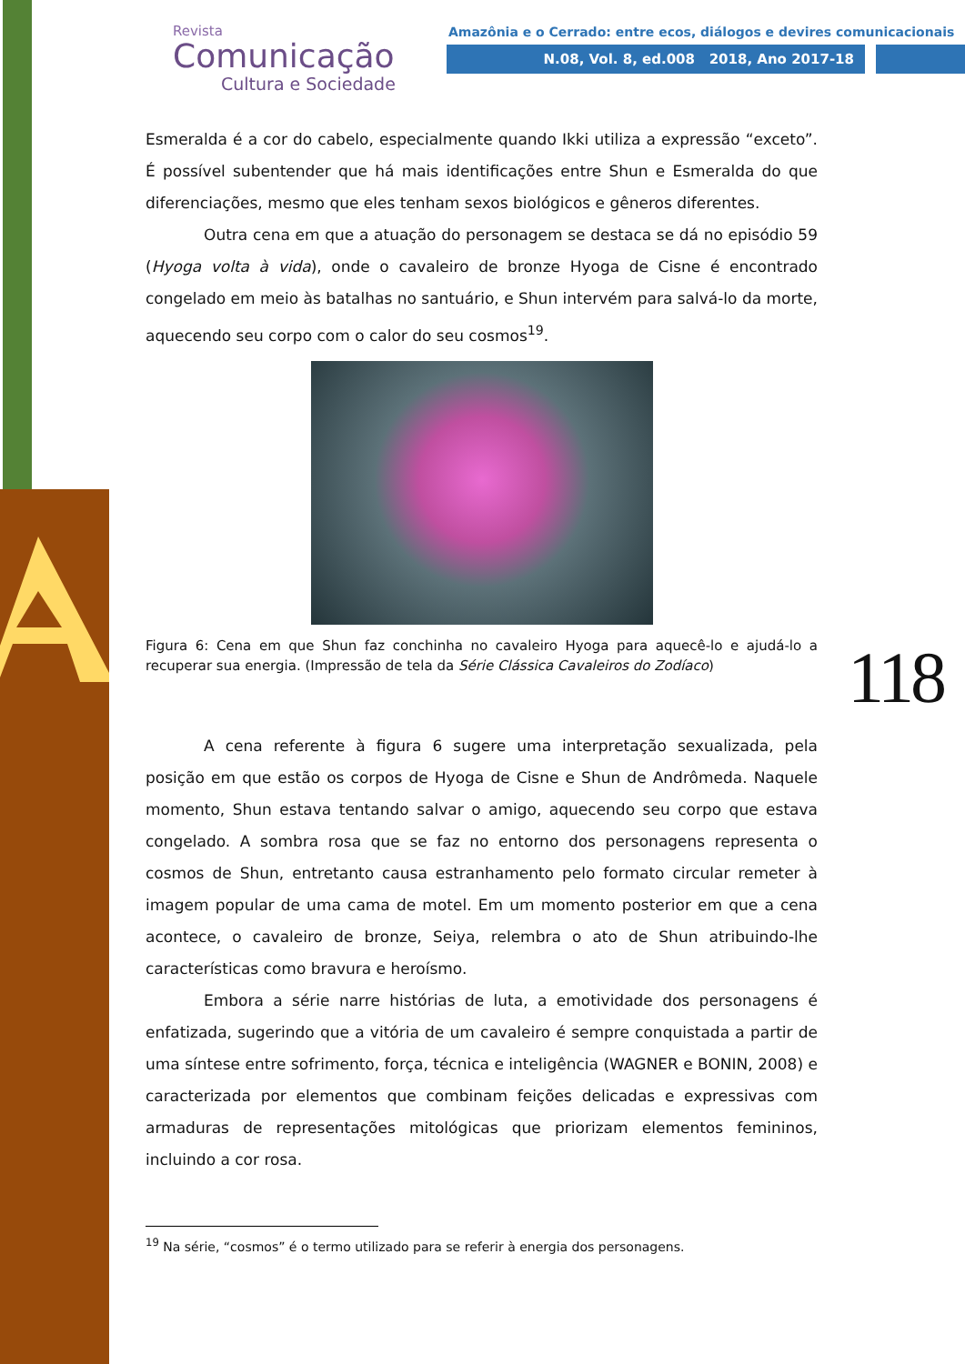Revista
Comunicação
Cultura e Sociedade
Amazônia e o Cerrado: entre ecos, diálogos e devires comunicacionais
N.08, Vol. 8, ed.008 2018, Ano 2017-18
118
Esmeralda é a cor do cabelo, especialmente quando Ikki utiliza a expressão “exceto”. É possível subentender que há mais identificações entre Shun e Esmeralda do que diferenciações, mesmo que eles tenham sexos biológicos e gêneros diferentes.
Outra cena em que a atuação do personagem se destaca se dá no episódio 59 (Hyoga volta à vida), onde o cavaleiro de bronze Hyoga de Cisne é encontrado congelado em meio às batalhas no santuário, e Shun intervém para salvá-lo da morte, aquecendo seu corpo com o calor do seu cosmos<sup>19</sup>.
Figura 6: Cena em que Shun faz conchinha no cavaleiro Hyoga para aquecê-lo e ajudá-lo a recuperar sua energia. (Impressão de tela da Série Clássica Cavaleiros do Zodíaco)
A cena referente à figura 6 sugere uma interpretação sexualizada, pela posição em que estão os corpos de Hyoga de Cisne e Shun de Andrômeda. Naquele momento, Shun estava tentando salvar o amigo, aquecendo seu corpo que estava congelado. A sombra rosa que se faz no entorno dos personagens representa o cosmos de Shun, entretanto causa estranhamento pelo formato circular remeter à imagem popular de uma cama de motel. Em um momento posterior em que a cena acontece, o cavaleiro de bronze, Seiya, relembra o ato de Shun atribuindo-lhe características como bravura e heroísmo.
Embora a série narre histórias de luta, a emotividade dos personagens é enfatizada, sugerindo que a vitória de um cavaleiro é sempre conquistada a partir de uma síntese entre sofrimento, força, técnica e inteligência (WAGNER e BONIN, 2008) e caracterizada por elementos que combinam feições delicadas e expressivas com armaduras de representações mitológicas que priorizam elementos femininos, incluindo a cor rosa.
<sup>19</sup> Na série, “cosmos” é o termo utilizado para se referir à energia dos personagens.